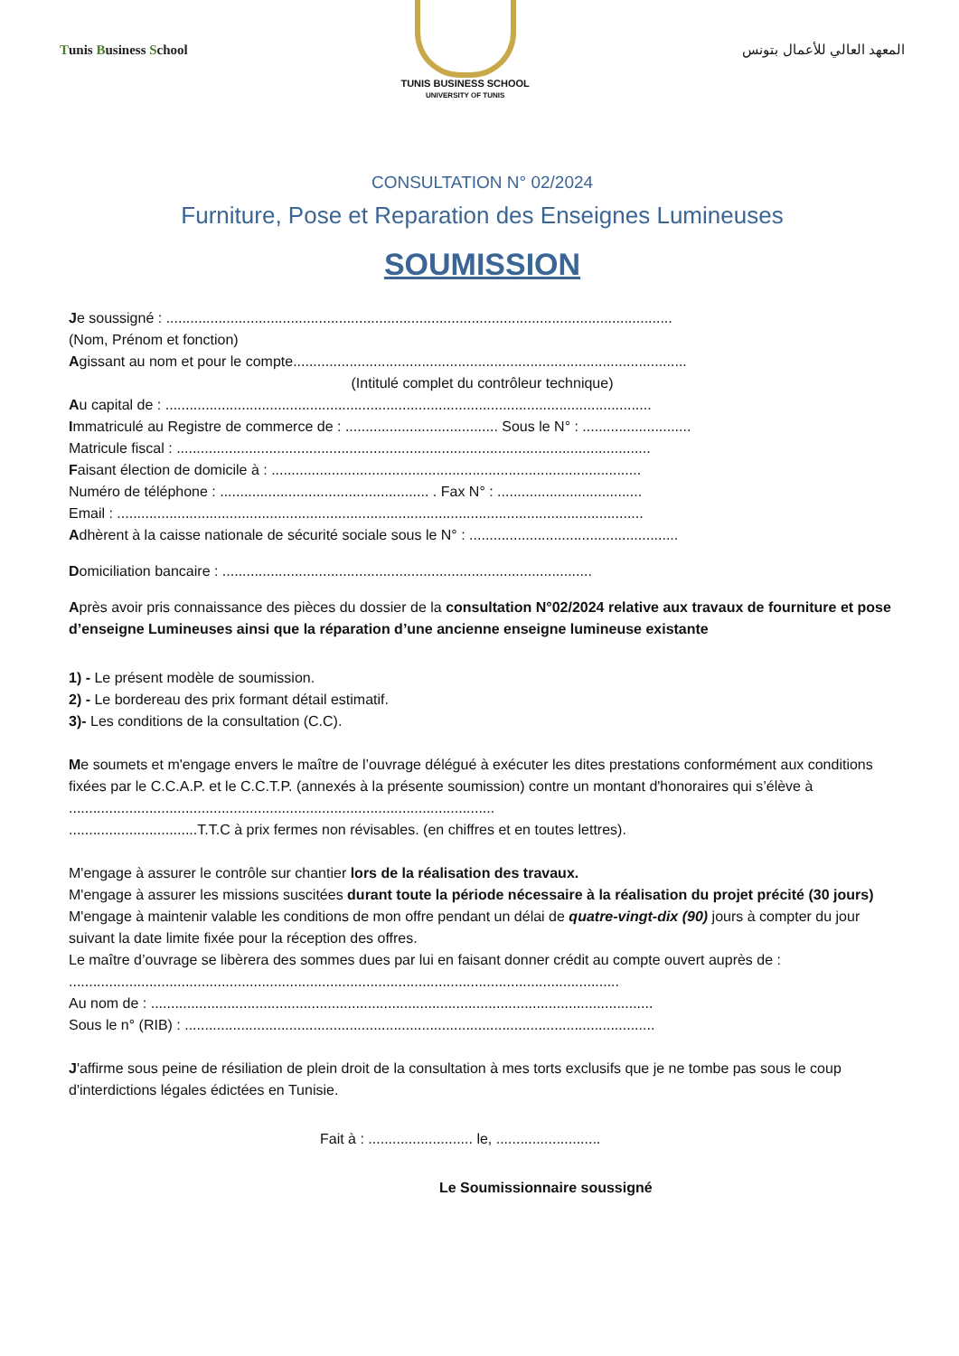Tunis Business School
TUNIS BUSINESS SCHOOL
UNIVERSITY OF TUNIS
المعهد العالي للأعمال بتونس
CONSULTATION N° 02/2024
Furniture, Pose et Reparation des Enseignes Lumineuses
SOUMISSION
Je soussigné : ..............................................................................................................................
(Nom, Prénom et fonction)
Agissant au nom et pour le compte..................................................................................................
(Intitulé complet du contrôleur technique)
Au capital de : .........................................................................................................................
Immatriculé au Registre de commerce de : ...................................... Sous le N° : ...........................
Matricule fiscal : ......................................................................................................................
Faisant élection de domicile à : ............................................................................................
Numéro de téléphone : .................................................... . Fax N° : ....................................
Email : ...................................................................................................................................
Adhèrent à la caisse nationale de sécurité sociale sous le N° : ....................................................
Domiciliation bancaire : ............................................................................................
Après avoir pris connaissance des pièces du dossier de la consultation N°02/2024 relative aux travaux de fourniture et pose d’enseigne Lumineuses ainsi que la réparation d’une ancienne enseigne lumineuse existante
1) - Le présent modèle de soumission.
2) - Le bordereau des prix formant détail estimatif.
3)- Les conditions de la consultation (C.C).
Me soumets et m'engage envers le maître de l’ouvrage délégué à exécuter les dites prestations conformément aux conditions fixées par le C.C.A.P. et le C.C.T.P. (annexés à la présente soumission) contre un montant d'honoraires qui s’élève à ..........................................................................................................
................................T.T.C à prix fermes non révisables. (en chiffres et en toutes lettres).
M'engage à assurer le contrôle sur chantier lors de la réalisation des travaux.
M'engage à assurer les missions suscitées durant toute la période nécessaire à la réalisation du projet précité (30 jours)
M'engage à maintenir valable les conditions de mon offre pendant un délai de quatre-vingt-dix (90) jours à compter du jour suivant la date limite fixée pour la réception des offres.
Le maître d’ouvrage se libèrera des sommes dues par lui en faisant donner crédit au compte ouvert auprès de : .........................................................................................................................................
Au nom de : .............................................................................................................................
Sous le n° (RIB) : .....................................................................................................................
J'affirme sous peine de résiliation de plein droit de la consultation à mes torts exclusifs que je ne tombe pas sous le coup d'interdictions légales édictées en Tunisie.
Fait à : .......................... le, ..........................
Le Soumissionnaire soussigné